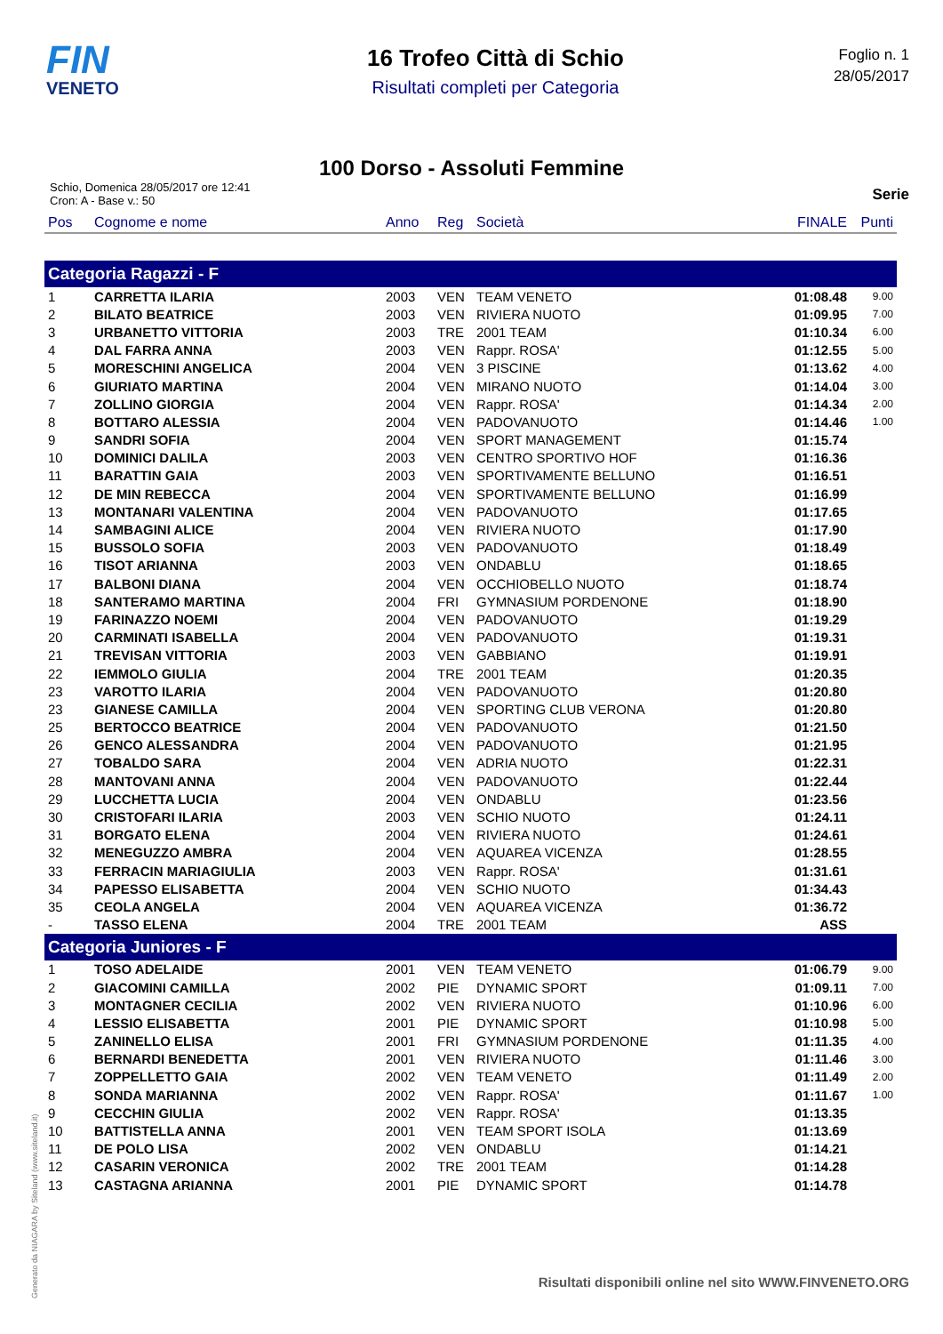FIN
VENETO
16 Trofeo Città di Schio
Risultati completi per Categoria
Foglio n. 1
28/05/2017
100 Dorso - Assoluti Femmine
Schio, Domenica 28/05/2017 ore 12:41
Cron: A - Base v.: 50
Serie
| Pos | Cognome e nome | Anno | Reg | Società | FINALE | Punti |
| --- | --- | --- | --- | --- | --- | --- |
| Categoria Ragazzi - F | | | | | | |
| 1 | CARRETTA ILARIA | 2003 | VEN | TEAM VENETO | 01:08.48 | 9.00 |
| 2 | BILATO BEATRICE | 2003 | VEN | RIVIERA NUOTO | 01:09.95 | 7.00 |
| 3 | URBANETTO VITTORIA | 2003 | TRE | 2001 TEAM | 01:10.34 | 6.00 |
| 4 | DAL FARRA ANNA | 2003 | VEN | Rappr. ROSA' | 01:12.55 | 5.00 |
| 5 | MORESCHINI ANGELICA | 2004 | VEN | 3 PISCINE | 01:13.62 | 4.00 |
| 6 | GIURIATO MARTINA | 2004 | VEN | MIRANO NUOTO | 01:14.04 | 3.00 |
| 7 | ZOLLINO GIORGIA | 2004 | VEN | Rappr. ROSA' | 01:14.34 | 2.00 |
| 8 | BOTTARO ALESSIA | 2004 | VEN | PADOVANUOTO | 01:14.46 | 1.00 |
| 9 | SANDRI SOFIA | 2004 | VEN | SPORT MANAGEMENT | 01:15.74 | |
| 10 | DOMINICI DALILA | 2003 | VEN | CENTRO SPORTIVO HOF | 01:16.36 | |
| 11 | BARATTIN GAIA | 2003 | VEN | SPORTIVAMENTE BELLUNO | 01:16.51 | |
| 12 | DE MIN REBECCA | 2004 | VEN | SPORTIVAMENTE BELLUNO | 01:16.99 | |
| 13 | MONTANARI VALENTINA | 2004 | VEN | PADOVANUOTO | 01:17.65 | |
| 14 | SAMBAGINI ALICE | 2004 | VEN | RIVIERA NUOTO | 01:17.90 | |
| 15 | BUSSOLO SOFIA | 2003 | VEN | PADOVANUOTO | 01:18.49 | |
| 16 | TISOT ARIANNA | 2003 | VEN | ONDABLU | 01:18.65 | |
| 17 | BALBONI DIANA | 2004 | VEN | OCCHIOBELLO NUOTO | 01:18.74 | |
| 18 | SANTERAMO MARTINA | 2004 | FRI | GYMNASIUM PORDENONE | 01:18.90 | |
| 19 | FARINAZZO NOEMI | 2004 | VEN | PADOVANUOTO | 01:19.29 | |
| 20 | CARMINATI ISABELLA | 2004 | VEN | PADOVANUOTO | 01:19.31 | |
| 21 | TREVISAN VITTORIA | 2003 | VEN | GABBIANO | 01:19.91 | |
| 22 | IEMMOLO GIULIA | 2004 | TRE | 2001 TEAM | 01:20.35 | |
| 23 | VAROTTO ILARIA | 2004 | VEN | PADOVANUOTO | 01:20.80 | |
| 23 | GIANESE CAMILLA | 2004 | VEN | SPORTING CLUB VERONA | 01:20.80 | |
| 25 | BERTOCCO BEATRICE | 2004 | VEN | PADOVANUOTO | 01:21.50 | |
| 26 | GENCO ALESSANDRA | 2004 | VEN | PADOVANUOTO | 01:21.95 | |
| 27 | TOBALDO SARA | 2004 | VEN | ADRIA NUOTO | 01:22.31 | |
| 28 | MANTOVANI ANNA | 2004 | VEN | PADOVANUOTO | 01:22.44 | |
| 29 | LUCCHETTA LUCIA | 2004 | VEN | ONDABLU | 01:23.56 | |
| 30 | CRISTOFARI ILARIA | 2003 | VEN | SCHIO NUOTO | 01:24.11 | |
| 31 | BORGATO ELENA | 2004 | VEN | RIVIERA NUOTO | 01:24.61 | |
| 32 | MENEGUZZO AMBRA | 2004 | VEN | AQUAREA VICENZA | 01:28.55 | |
| 33 | FERRACIN MARIAGIULIA | 2003 | VEN | Rappr. ROSA' | 01:31.61 | |
| 34 | PAPESSO ELISABETTA | 2004 | VEN | SCHIO NUOTO | 01:34.43 | |
| 35 | CEOLA ANGELA | 2004 | VEN | AQUAREA VICENZA | 01:36.72 | |
| - | TASSO ELENA | 2004 | TRE | 2001 TEAM | ASS | |
| Categoria Juniores - F | | | | | | |
| 1 | TOSO ADELAIDE | 2001 | VEN | TEAM VENETO | 01:06.79 | 9.00 |
| 2 | GIACOMINI CAMILLA | 2002 | PIE | DYNAMIC SPORT | 01:09.11 | 7.00 |
| 3 | MONTAGNER CECILIA | 2002 | VEN | RIVIERA NUOTO | 01:10.96 | 6.00 |
| 4 | LESSIO ELISABETTA | 2001 | PIE | DYNAMIC SPORT | 01:10.98 | 5.00 |
| 5 | ZANINELLO ELISA | 2001 | FRI | GYMNASIUM PORDENONE | 01:11.35 | 4.00 |
| 6 | BERNARDI BENEDETTA | 2001 | VEN | RIVIERA NUOTO | 01:11.46 | 3.00 |
| 7 | ZOPPELLETTO GAIA | 2002 | VEN | TEAM VENETO | 01:11.49 | 2.00 |
| 8 | SONDA MARIANNA | 2002 | VEN | Rappr. ROSA' | 01:11.67 | 1.00 |
| 9 | CECCHIN GIULIA | 2002 | VEN | Rappr. ROSA' | 01:13.35 | |
| 10 | BATTISTELLA ANNA | 2001 | VEN | TEAM SPORT ISOLA | 01:13.69 | |
| 11 | DE POLO LISA | 2002 | VEN | ONDABLU | 01:14.21 | |
| 12 | CASARIN VERONICA | 2002 | TRE | 2001 TEAM | 01:14.28 | |
| 13 | CASTAGNA ARIANNA | 2001 | PIE | DYNAMIC SPORT | 01:14.78 | |
Generato da NIAGARA by Siteland (www.siteland.it)
Risultati disponibili online nel sito WWW.FINVENETO.ORG